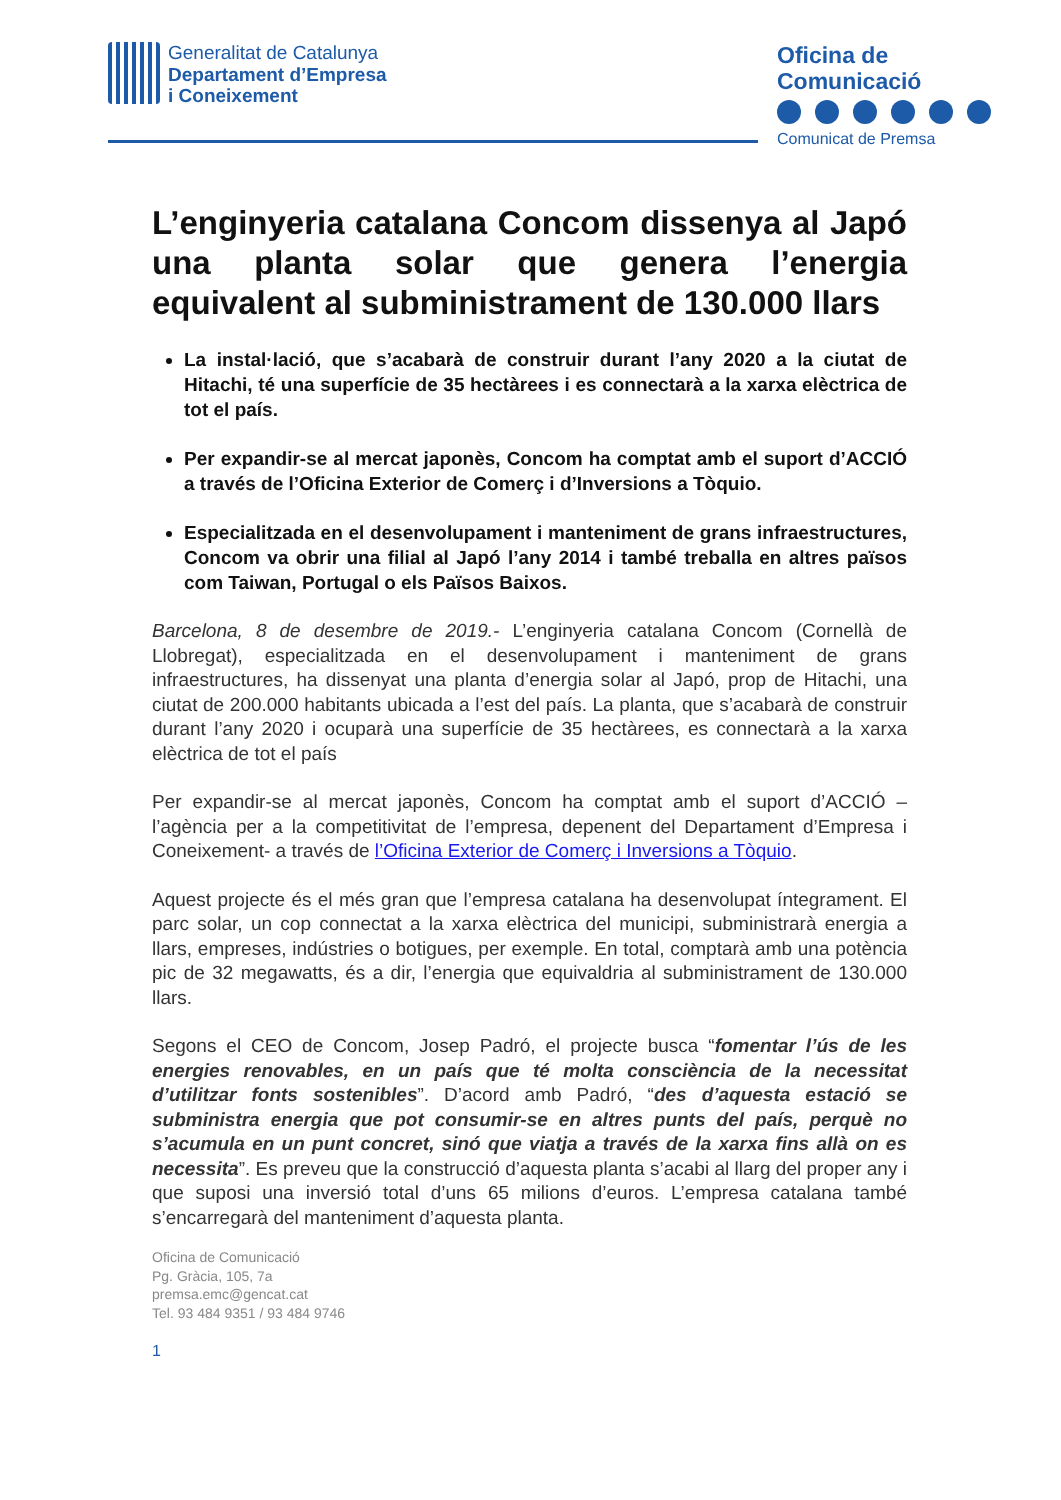Generalitat de Catalunya
Departament d’Empresa
i Coneixement
Oficina de
Comunicació
Comunicat de Premsa
L’enginyeria catalana Concom dissenya al Japó una planta solar que genera l’energia equivalent al subministrament de 130.000 llars
La instal·lació, que s’acabarà de construir durant l’any 2020 a la ciutat de Hitachi, té una superfície de 35 hectàrees i es connectarà a la xarxa elèctrica de tot el país.
Per expandir-se al mercat japonès, Concom ha comptat amb el suport d’ACCIÓ a través de l’Oficina Exterior de Comerç i d’Inversions a Tòquio.
Especialitzada en el desenvolupament i manteniment de grans infraestructures, Concom va obrir una filial al Japó l’any 2014 i també treballa en altres països com Taiwan, Portugal o els Països Baixos.
Barcelona, 8 de desembre de 2019.- L’enginyeria catalana Concom (Cornellà de Llobregat), especialitzada en el desenvolupament i manteniment de grans infraestructures, ha dissenyat una planta d’energia solar al Japó, prop de Hitachi, una ciutat de 200.000 habitants ubicada a l’est del país. La planta, que s’acabarà de construir durant l’any 2020 i ocuparà una superfície de 35 hectàrees, es connectarà a la xarxa elèctrica de tot el país
Per expandir-se al mercat japonès, Concom ha comptat amb el suport d’ACCIÓ –l’agència per a la competitivitat de l’empresa, depenent del Departament d’Empresa i Coneixement- a través de l’Oficina Exterior de Comerç i Inversions a Tòquio.
Aquest projecte és el més gran que l’empresa catalana ha desenvolupat íntegrament. El parc solar, un cop connectat a la xarxa elèctrica del municipi, subministrarà energia a llars, empreses, indústries o botigues, per exemple. En total, comptarà amb una potència pic de 32 megawatts, és a dir, l’energia que equivaldria al subministrament de 130.000 llars.
Segons el CEO de Concom, Josep Padró, el projecte busca “fomentar l’ús de les energies renovables, en un país que té molta consciència de la necessitat d’utilitzar fonts sostenibles”. D’acord amb Padró, “des d’aquesta estació se subministra energia que pot consumir-se en altres punts del país, perquè no s’acumula en un punt concret, sinó que viatja a través de la xarxa fins allà on es necessita”. Es preveu que la construcció d’aquesta planta s’acabi al llarg del proper any i que suposi una inversió total d’uns 65 milions d’euros. L’empresa catalana també s’encarregarà del manteniment d’aquesta planta.
Oficina de Comunicació
Pg. Gràcia, 105, 7a
premsa.emc@gencat.cat
Tel. 93 484 9351 / 93 484 9746
1